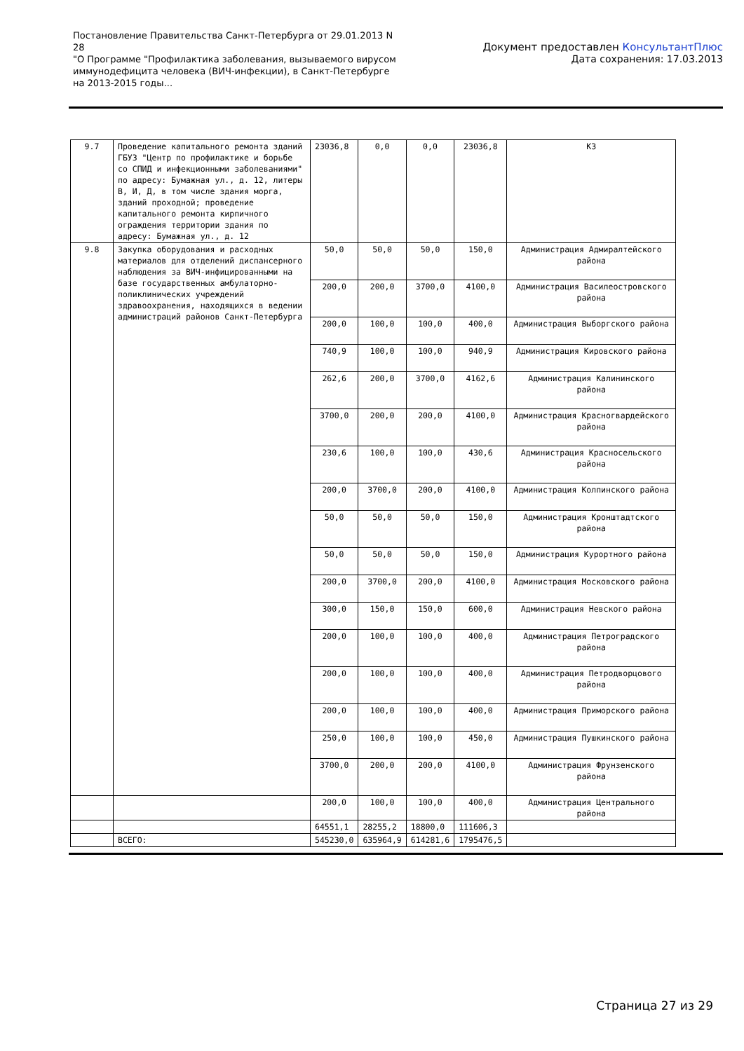Постановление Правительства Санкт-Петербурга от 29.01.2013 N 28
"О Программе "Профилактика заболевания, вызываемого вирусом иммунодефицита человека (ВИЧ-инфекции), в Санкт-Петербурге на 2013-2015 годы...
Документ предоставлен КонсультантПлюс
Дата сохранения: 17.03.2013
| 9.7 | Проведение капитального ремонта зданий ГБУЗ "Центр по профилактике и борьбе со СПИД и инфекционными заболеваниями" по адресу: Бумажная ул., д. 12, литеры В, И, Д, в том числе здания морга, зданий проходной; проведение капитального ремонта кирпичного ограждения территории здания по адресу: Бумажная ул., д. 12 | 23036,8 | 0,0 | 0,0 | 23036,8 | КЗ |
| 9.8 | Закупка оборудования и расходных материалов для отделений диспансерного наблюдения за ВИЧ-инфицированными на базе государственных амбулаторно-поликлинических учреждений здравоохранения, находящихся в ведении администраций районов Санкт-Петербурга | 50,0 | 50,0 | 50,0 | 150,0 | Администрация Адмиралтейского района |
| | | 200,0 | 200,0 | 3700,0 | 4100,0 | Администрация Василеостровского района |
| | | 200,0 | 100,0 | 100,0 | 400,0 | Администрация Выборгского района |
| | | 740,9 | 100,0 | 100,0 | 940,9 | Администрация Кировского района |
| | | 262,6 | 200,0 | 3700,0 | 4162,6 | Администрация Калининского района |
| | | 3700,0 | 200,0 | 200,0 | 4100,0 | Администрация Красногвардейского района |
| | | 230,6 | 100,0 | 100,0 | 430,6 | Администрация Красносельского района |
| | | 200,0 | 3700,0 | 200,0 | 4100,0 | Администрация Колпинского района |
| | | 50,0 | 50,0 | 50,0 | 150,0 | Администрация Кронштадтского района |
| | | 50,0 | 50,0 | 50,0 | 150,0 | Администрация Курортного района |
| | | 200,0 | 3700,0 | 200,0 | 4100,0 | Администрация Московского района |
| | | 300,0 | 150,0 | 150,0 | 600,0 | Администрация Невского района |
| | | 200,0 | 100,0 | 100,0 | 400,0 | Администрация Петроградского района |
| | | 200,0 | 100,0 | 100,0 | 400,0 | Администрация Петродворцового района |
| | | 200,0 | 100,0 | 100,0 | 400,0 | Администрация Приморского района |
| | | 250,0 | 100,0 | 100,0 | 450,0 | Администрация Пушкинского района |
| | | 3700,0 | 200,0 | 200,0 | 4100,0 | Администрация Фрунзенского района |
| | | 200,0 | 100,0 | 100,0 | 400,0 | Администрация Центрального района |
| | | 64551,1 | 28255,2 | 18800,0 | 111606,3 | |
| | ВСЕГО: | 545230,0 | 635964,9 | 614281,6 | 1795476,5 | |
Страница 27 из 29